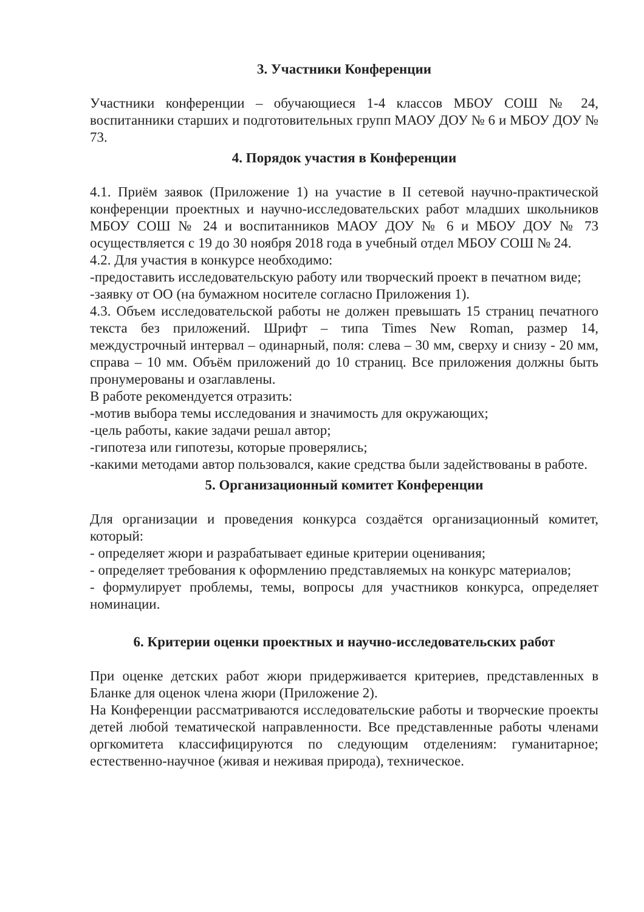3. Участники Конференции
Участники конференции – обучающиеся 1-4 классов МБОУ СОШ № 24, воспитанники старших и подготовительных групп МАОУ ДОУ № 6 и МБОУ ДОУ № 73.
4. Порядок участия в Конференции
4.1. Приём заявок (Приложение 1) на участие в II сетевой научно-практической конференции проектных и научно-исследовательских работ младших школьников МБОУ СОШ № 24 и воспитанников МАОУ ДОУ № 6 и МБОУ ДОУ № 73 осуществляется с 19 до 30 ноября 2018 года в учебный отдел МБОУ СОШ № 24.
4.2. Для участия в конкурсе необходимо:
-предоставить исследовательскую работу или творческий проект в печатном виде;
-заявку от ОО (на бумажном носителе согласно Приложения 1).
4.3. Объем исследовательской работы не должен превышать 15 страниц печатного текста без приложений. Шрифт – типа Times New Roman, размер 14, междустрочный интервал – одинарный, поля: слева – 30 мм, сверху и снизу - 20 мм, справа – 10 мм. Объём приложений до 10 страниц. Все приложения должны быть пронумерованы и озаглавлены.
В работе рекомендуется отразить:
-мотив выбора темы исследования и значимость для окружающих;
-цель работы, какие задачи решал автор;
-гипотеза или гипотезы, которые проверялись;
-какими методами автор пользовался, какие средства были задействованы в работе.
5. Организационный комитет Конференции
Для организации и проведения конкурса создаётся организационный комитет, который:
- определяет жюри и разрабатывает единые критерии оценивания;
- определяет требования к оформлению представляемых на конкурс материалов;
- формулирует проблемы, темы, вопросы для участников конкурса, определяет номинации.
6. Критерии оценки проектных и научно-исследовательских работ
При оценке детских работ жюри придерживается критериев, представленных в Бланке для оценок члена жюри (Приложение 2).
На Конференции рассматриваются исследовательские работы и творческие проекты детей любой тематической направленности. Все представленные работы членами оргкомитета классифицируются по следующим отделениям: гуманитарное; естественно-научное (живая и неживая природа), техническое.